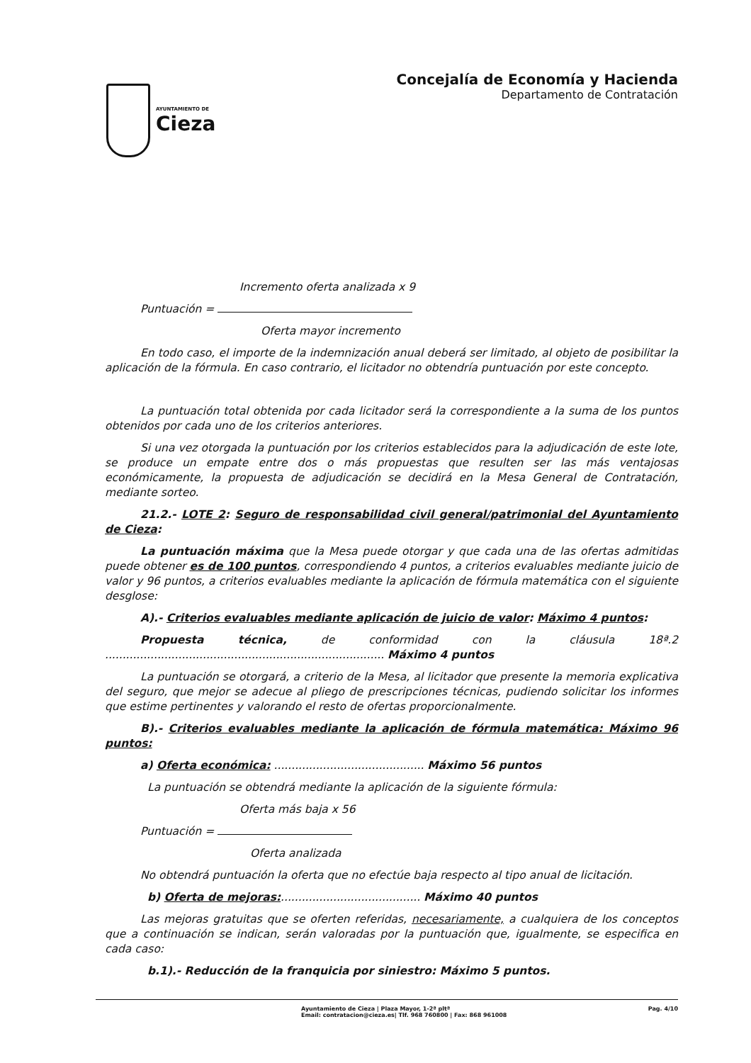AYUNTAMIENTO DE
Cieza
Concejalía de Economía y Hacienda
Departamento de Contratación
Incremento oferta analizada x 9
Puntuación =
Oferta mayor incremento
En todo caso, el importe de la indemnización anual deberá ser limitado, al objeto de posibilitar la aplicación de la fórmula. En caso contrario, el licitador no obtendría puntuación por este concepto.
La puntuación total obtenida por cada licitador será la correspondiente a la suma de los puntos obtenidos por cada uno de los criterios anteriores.
Si una vez otorgada la puntuación por los criterios establecidos para la adjudicación de este lote, se produce un empate entre dos o más propuestas que resulten ser las más ventajosas económicamente, la propuesta de adjudicación se decidirá en la Mesa General de Contratación, mediante sorteo.
21.2.- LOTE 2: Seguro de responsabilidad civil general/patrimonial del Ayuntamiento de Cieza:
La puntuación máxima que la Mesa puede otorgar y que cada una de las ofertas admitidas puede obtener es de 100 puntos, correspondiendo 4 puntos, a criterios evaluables mediante juicio de valor y 96 puntos, a criterios evaluables mediante la aplicación de fórmula matemática con el siguiente desglose:
A).- Criterios evaluables mediante aplicación de juicio de valor: Máximo 4 puntos:
Propuesta técnica, de conformidad con la cláusula 18ª.2 ................................................................................ Máximo 4 puntos
La puntuación se otorgará, a criterio de la Mesa, al licitador que presente la memoria explicativa del seguro, que mejor se adecue al pliego de prescripciones técnicas, pudiendo solicitar los informes que estime pertinentes y valorando el resto de ofertas proporcionalmente.
B).- Criterios evaluables mediante la aplicación de fórmula matemática: Máximo 96 puntos:
a) Oferta económica: ........................................... Máximo 56 puntos
La puntuación se obtendrá mediante la aplicación de la siguiente fórmula:
Oferta más baja x 56
Puntuación =
Oferta analizada
No obtendrá puntuación la oferta que no efectúe baja respecto al tipo anual de licitación.
b) Oferta de mejoras:........................................ Máximo 40 puntos
Las mejoras gratuitas que se oferten referidas, necesariamente, a cualquiera de los conceptos que a continuación se indican, serán valoradas por la puntuación que, igualmente, se especifica en cada caso:
b.1).- Reducción de la franquicia por siniestro: Máximo 5 puntos.
Ayuntamiento de Cieza | Plaza Mayor, 1-2ª pltª
Email: contratacion@cieza.es| Tlf. 968 760800 | Fax: 868 961008
Pag. 4/10